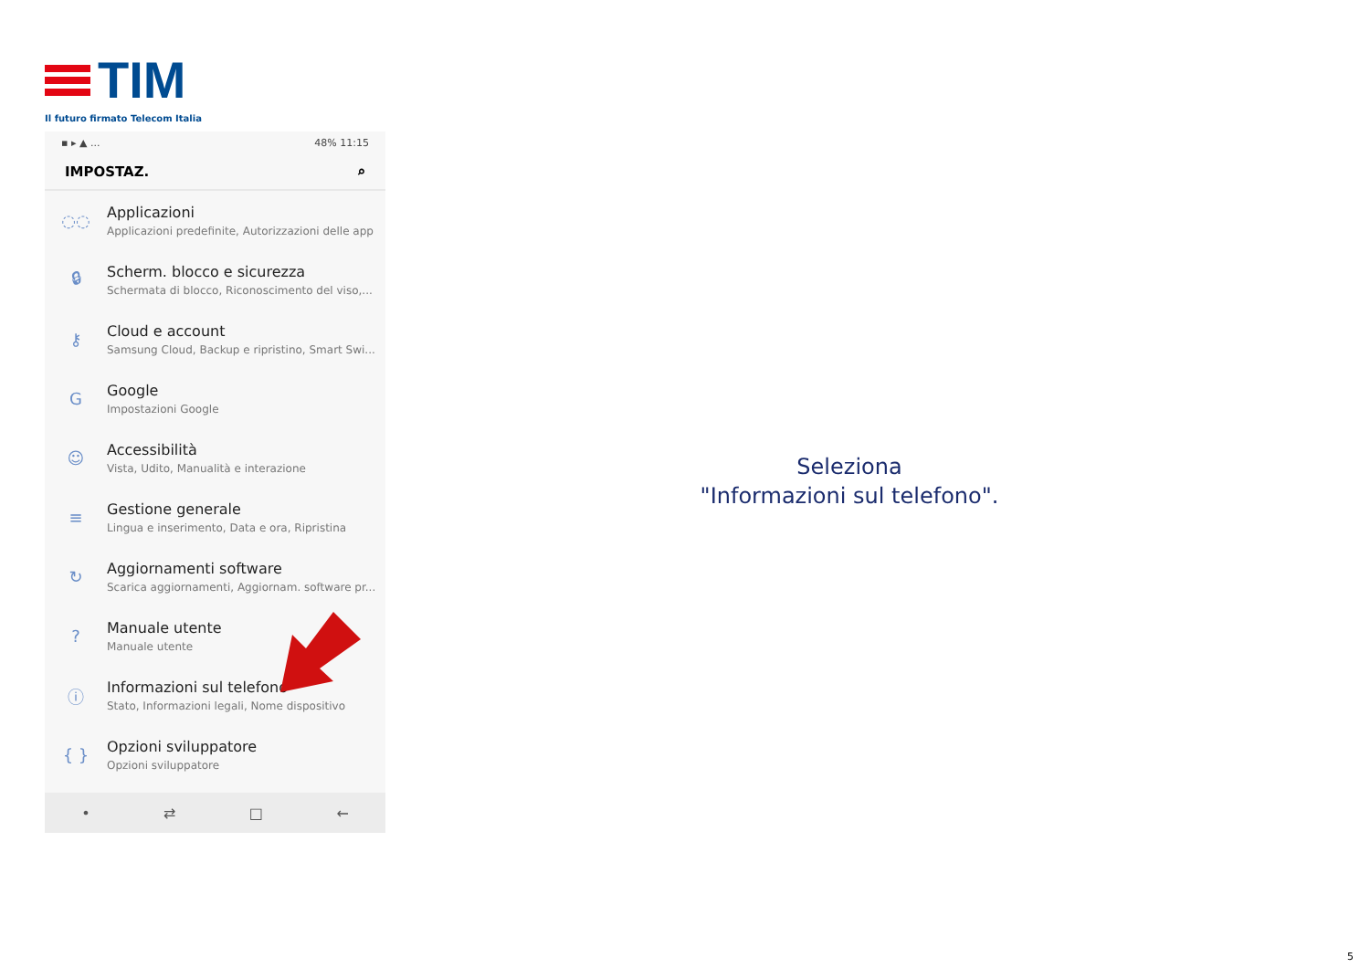TIM
Il futuro firmato Telecom Italia
▪ ▸ ▲ ... 48% 11:15
IMPOSTAZ. ⌕
◌◌
Applicazioni
Applicazioni predefinite, Autorizzazioni delle app
🔒︎
Scherm. blocco e sicurezza
Schermata di blocco, Riconoscimento del viso,...
⚷
Cloud e account
Samsung Cloud, Backup e ripristino, Smart Swi...
G
Google
Impostazioni Google
☺
Accessibilità
Vista, Udito, Manualità e interazione
≡
Gestione generale
Lingua e inserimento, Data e ora, Ripristina
↻
Aggiornamenti software
Scarica aggiornamenti, Aggiornam. software pr...
?
Manuale utente
Manuale utente
ⓘ
Informazioni sul telefono
Stato, Informazioni legali, Nome dispositivo
{ }
Opzioni sviluppatore
Opzioni sviluppatore
• ⇄ □ ←
Seleziona
"Informazioni sul telefono".
5